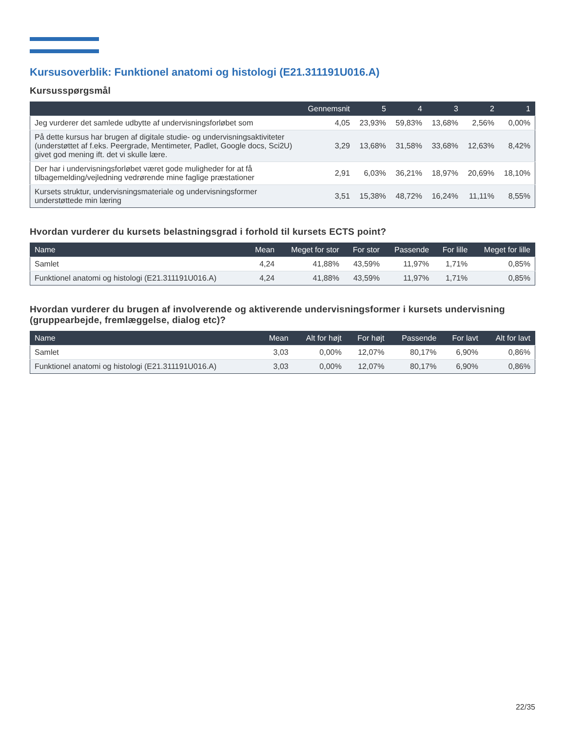Kursusoverblik: Funktionel anatomi og histologi (E21.311191U016.A)
Kursusspørgsmål
| | Gennemsnit | 5 | 4 | 3 | 2 | 1 |
| --- | --- | --- | --- | --- | --- | --- |
| Jeg vurderer det samlede udbytte af undervisningsforløbet som | 4,05 | 23,93% | 59,83% | 13,68% | 2,56% | 0,00% |
| På dette kursus har brugen af digitale studie- og undervisningsaktiviteter (understøttet af f.eks. Peergrade, Mentimeter, Padlet, Google docs, Sci2U) givet god mening ift. det vi skulle lære. | 3,29 | 13,68% | 31,58% | 33,68% | 12,63% | 8,42% |
| Der har i undervisningsforløbet været gode muligheder for at få tilbagemelding/vejledning vedrørende mine faglige præstationer | 2,91 | 6,03% | 36,21% | 18,97% | 20,69% | 18,10% |
| Kursets struktur, undervisningsmateriale og undervisningsformer understøttede min læring | 3,51 | 15,38% | 48,72% | 16,24% | 11,11% | 8,55% |
Hvordan vurderer du kursets belastningsgrad i forhold til kursets ECTS point?
| Name | Mean | Meget for stor | For stor | Passende | For lille | Meget for lille |
| --- | --- | --- | --- | --- | --- | --- |
| Samlet | 4,24 | 41,88% | 43,59% | 11,97% | 1,71% | 0,85% |
| Funktionel anatomi og histologi (E21.311191U016.A) | 4,24 | 41,88% | 43,59% | 11,97% | 1,71% | 0,85% |
Hvordan vurderer du brugen af involverende og aktiverende undervisningsformer i kursets undervisning (gruppearbejde, fremlæggelse, dialog etc)?
| Name | Mean | Alt for højt | For højt | Passende | For lavt | Alt for lavt |
| --- | --- | --- | --- | --- | --- | --- |
| Samlet | 3,03 | 0,00% | 12,07% | 80,17% | 6,90% | 0,86% |
| Funktionel anatomi og histologi (E21.311191U016.A) | 3,03 | 0,00% | 12,07% | 80,17% | 6,90% | 0,86% |
22/35